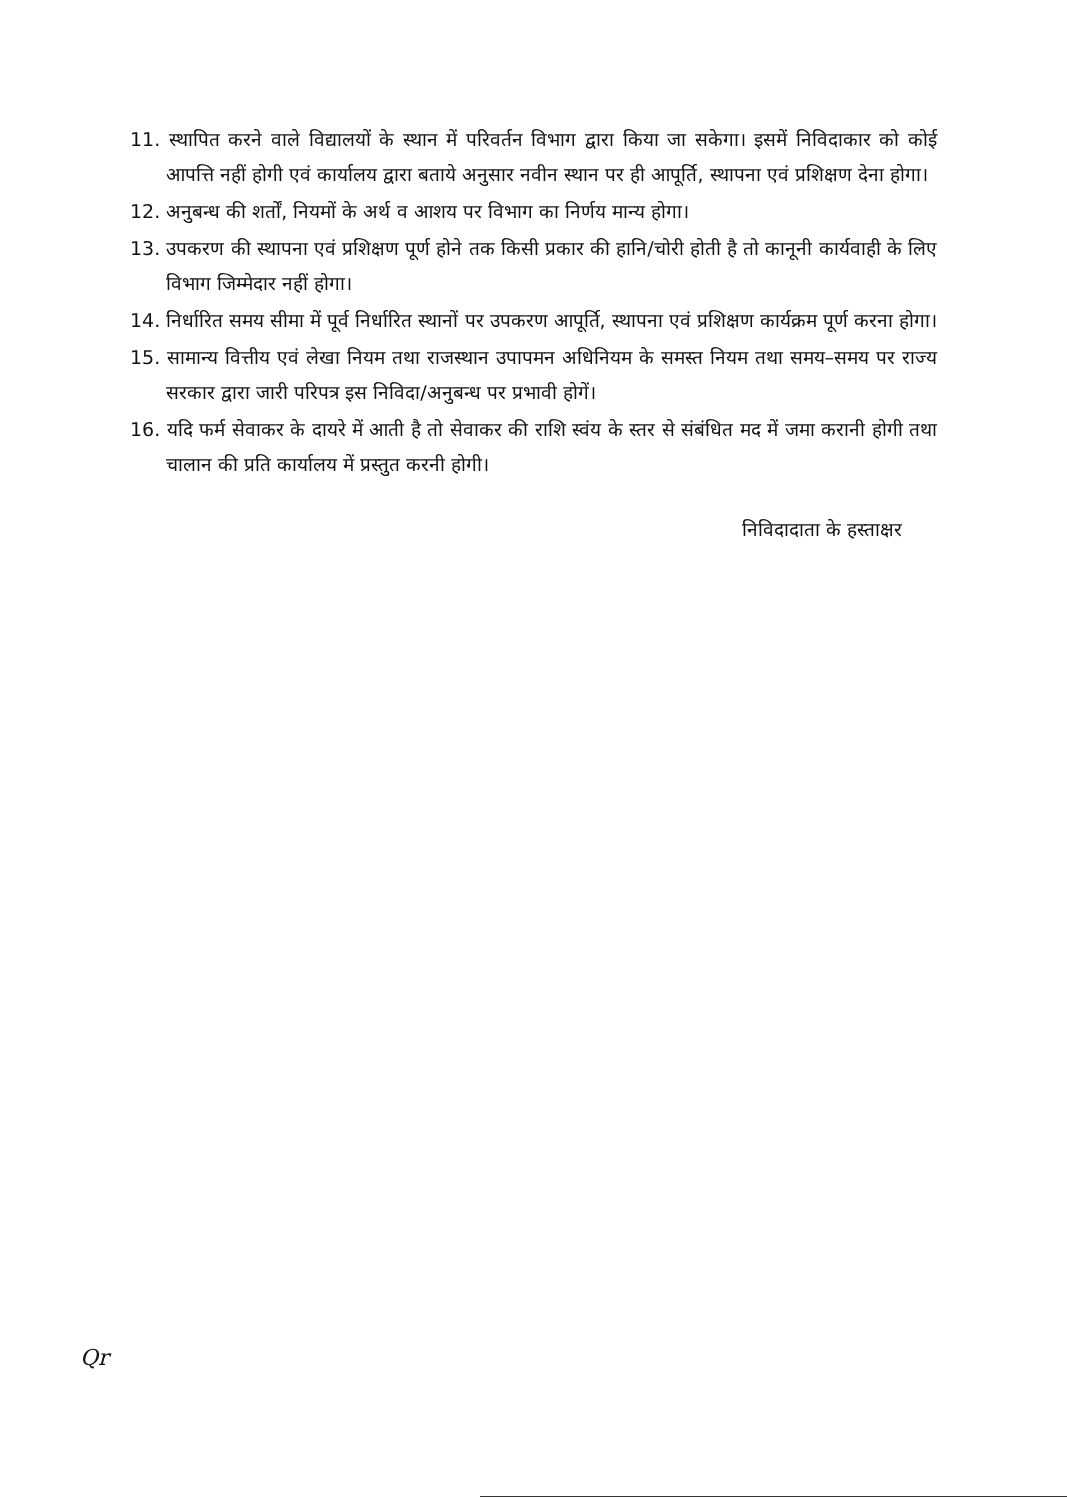11. स्थापित करने वाले विद्यालयों के स्थान में परिवर्तन विभाग द्वारा किया जा सकेगा। इसमें निविदाकार को कोई आपत्ति नहीं होगी एवं कार्यालय द्वारा बताये अनुसार नवीन स्थान पर ही आपूर्ति, स्थापना एवं प्रशिक्षण देना होगा।
12. अनुबन्ध की शर्तों, नियमों के अर्थ व आशय पर विभाग का निर्णय मान्य होगा।
13. उपकरण की स्थापना एवं प्रशिक्षण पूर्ण होने तक किसी प्रकार की हानि/चोरी होती है तो कानूनी कार्यवाही के लिए विभाग जिम्मेदार नहीं होगा।
14. निर्धारित समय सीमा में पूर्व निर्धारित स्थानों पर उपकरण आपूर्ति, स्थापना एवं प्रशिक्षण कार्यक्रम पूर्ण करना होगा।
15. सामान्य वित्तीय एवं लेखा नियम तथा राजस्थान उपापमन अधिनियम के समस्त नियम तथा समय–समय पर राज्य सरकार द्वारा जारी परिपत्र इस निविदा/अनुबन्ध पर प्रभावी होगें।
16. यदि फर्म सेवाकर के दायरे में आती है तो सेवाकर की राशि स्वंय के स्तर से संबंधित मद में जमा करानी होगी तथा चालान की प्रति कार्यालय में प्रस्तुत करनी होगी।
निविदादाता के हस्ताक्षर
Qr